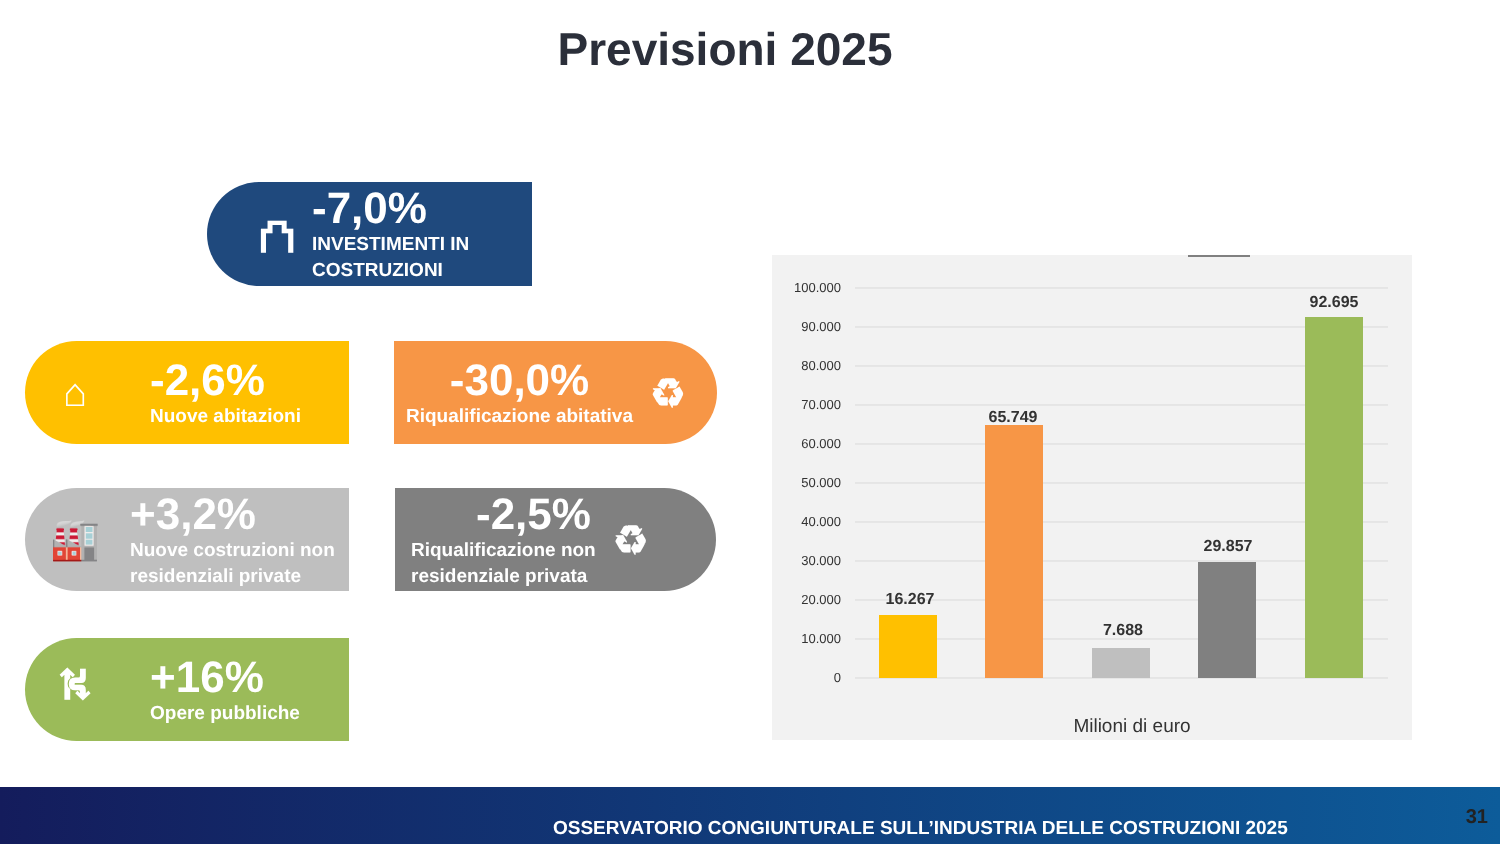Previsioni 2025
⛫
-7,0%
INVESTIMENTI IN
COSTRUZIONI
⌂
-2,6%
Nuove abitazioni
-30,0%
Riqualificazione abitativa
♻
🏭
+3,2%
Nuove costruzioni non
residenziali private
-2,5%
Riqualificazione non
residenziale privata
♻
⛕
+16%
Opere pubbliche
100.000
90.000
80.000
70.000
60.000
50.000
40.000
30.000
20.000
10.000
0
16.267
65.749
7.688
29.857
92.695
Milioni di euro
OSSERVATORIO CONGIUNTURALE SULL’INDUSTRIA DELLE COSTRUZIONI 2025
31